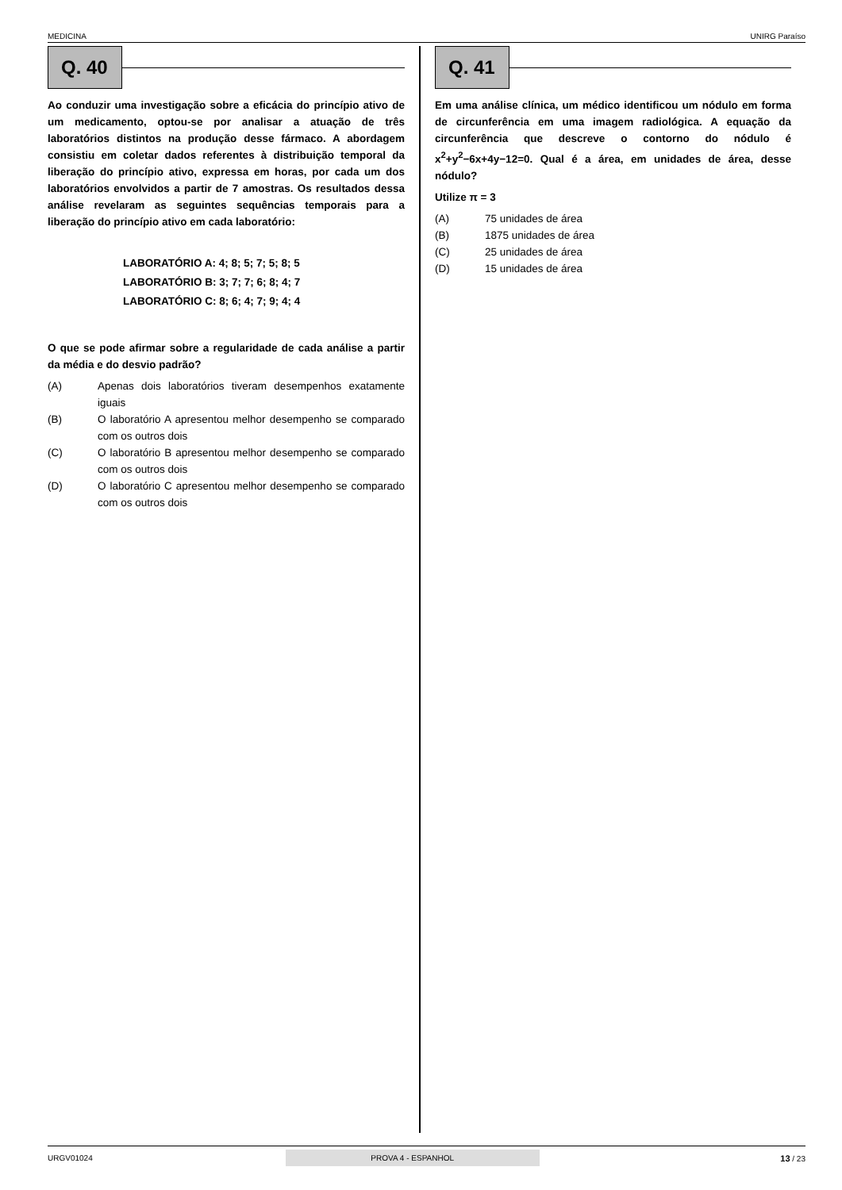MEDICINA UNIRG Paraíso
Q. 40
Ao conduzir uma investigação sobre a eficácia do princípio ativo de um medicamento, optou-se por analisar a atuação de três laboratórios distintos na produção desse fármaco. A abordagem consistiu em coletar dados referentes à distribuição temporal da liberação do princípio ativo, expressa em horas, por cada um dos laboratórios envolvidos a partir de 7 amostras. Os resultados dessa análise revelaram as seguintes sequências temporais para a liberação do princípio ativo em cada laboratório:
LABORATÓRIO A: 4; 8; 5; 7; 5; 8; 5
LABORATÓRIO B: 3; 7; 7; 6; 8; 4; 7
LABORATÓRIO C: 8; 6; 4; 7; 9; 4; 4
O que se pode afirmar sobre a regularidade de cada análise a partir da média e do desvio padrão?
(A) Apenas dois laboratórios tiveram desempenhos exatamente iguais
(B) O laboratório A apresentou melhor desempenho se comparado com os outros dois
(C) O laboratório B apresentou melhor desempenho se comparado com os outros dois
(D) O laboratório C apresentou melhor desempenho se comparado com os outros dois
Q. 41
Em uma análise clínica, um médico identificou um nódulo em forma de circunferência em uma imagem radiológica. A equação da circunferência que descreve o contorno do nódulo é x<sup>2</sup>+y<sup>2</sup>−6x+4y−12=0. Qual é a área, em unidades de área, desse nódulo?
Utilize π = 3
(A) 75 unidades de área
(B) 1875 unidades de área
(C) 25 unidades de área
(D) 15 unidades de área
URGV01024 PROVA 4 - ESPANHOL 13 / 23